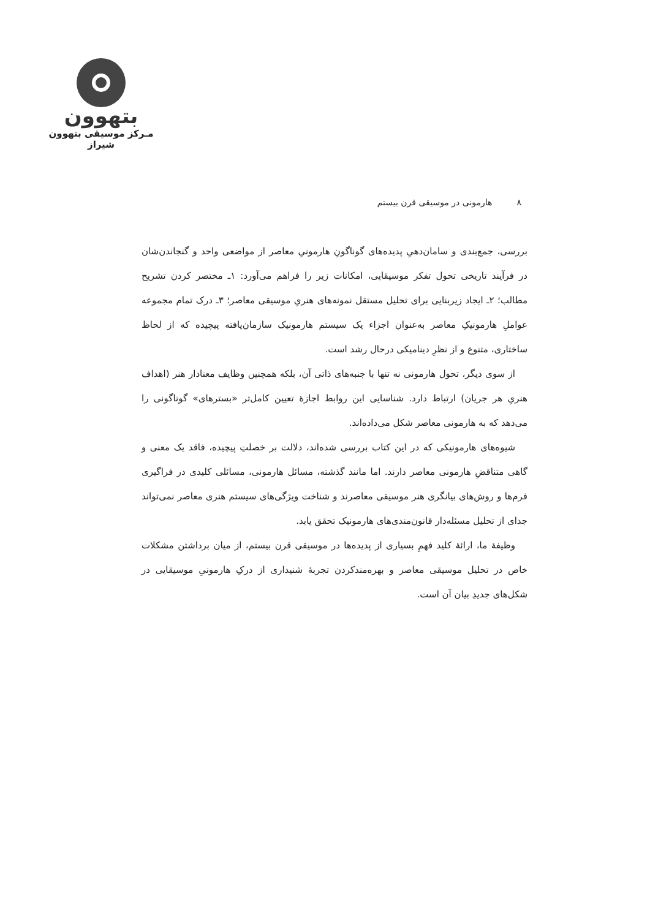بتهوون
مـرکز موسیقی بتهوون شیراز
۸هارمونی در موسیقی قرن بیستم
بررسی، جمع‌بندی و سامان‌دهیِ پدیده‌های گوناگونِ هارمونیِ معاصر از مواضعی واحد و گنجاندن‌شان در فرآیند تاریخی تحول تفکر موسیقایی، امکانات زیر را فراهم می‌آورد: ۱ـ مختصر کردن تشریح مطالب؛ ۲ـ ایجاد زیربنایی برای تحلیل مستقل نمونه‌های هنریِ موسیقی معاصر؛ ۳ـ درک تمام مجموعه عواملِ هارمونیکِ معاصر به‌عنوان اجزاء یک سیستم هارمونیک سازمان‌یافته پیچیده که از لحاظ ساختاری، متنوع و از نظرِ دینامیکی درحال رشد است.
از سوی دیگر، تحول هارمونی نه تنها با جنبه‌های ذاتی آن، بلکه همچنین وظایف معنادار هنر (اهداف هنریِ هر جریان) ارتباط دارد. شناسایی این روابط اجازهٔ تعیین کامل‌تر «بسترهای» گوناگونی را می‌دهد که به هارمونی معاصر شکل می‌داده‌اند.
شیوه‌های هارمونیکی که در این کتاب بررسی شده‌اند، دلالت بر خصلتِ پیچیده، فاقد یک معنی و گاهی متناقضِ هارمونی معاصر دارند. اما مانند گذشته، مسائل هارمونی، مسائلی کلیدی در فراگیری فرم‌ها و روش‌های بیانگری هنر موسیقی معاصرند و شناخت ویژگی‌های سیستم هنری معاصر نمی‌تواند جدای از تحلیل مسئله‌دار قانون‌مندی‌های هارمونیک تحقق یابد.
وظیفهٔ ما، ارائهٔ کلید فهمِ بسیاری از پدیده‌ها در موسیقی قرن بیستم، از میان برداشتن مشکلات خاص در تحلیل موسیقی معاصر و بهره‌مندکردن تجربهٔ شنیداری از درکِ هارمونیِ موسیقایی در شکل‌های جدیدِ بیان آن است.